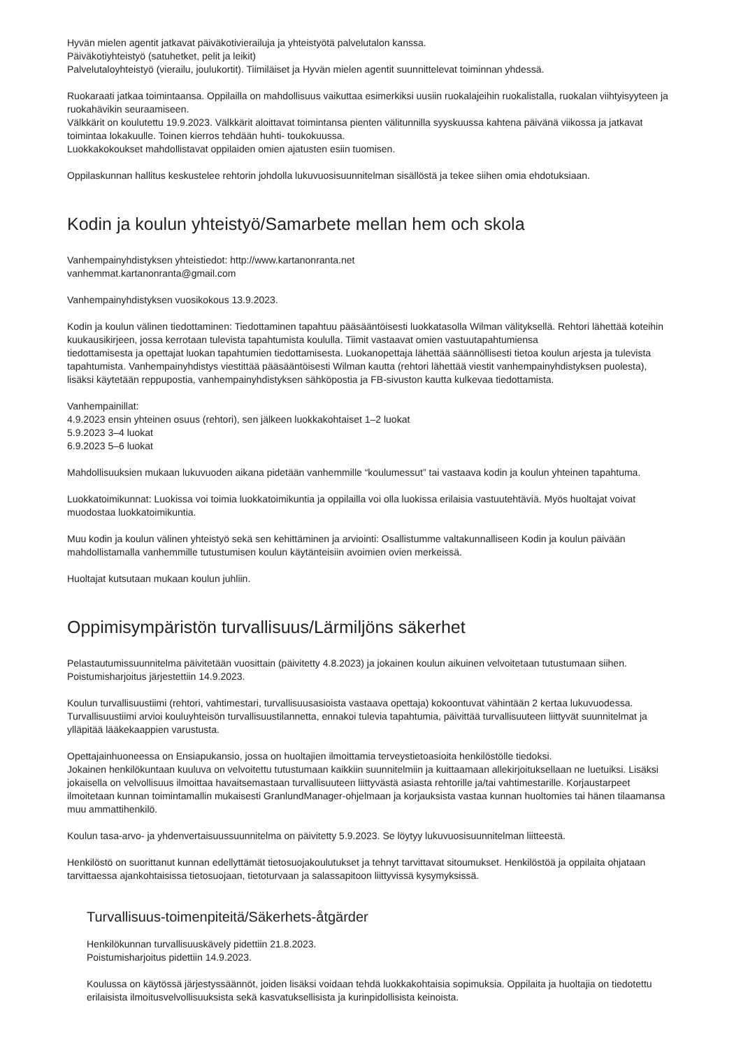Hyvän mielen agentit jatkavat päiväkotivierailuja ja yhteistyötä palvelutalon kanssa.
Päiväkotiyhteistyö (satuhetket, pelit ja leikit)
Palvelutaloyhteistyö (vierailu, joulukortit). Tiimiläiset ja Hyvän mielen agentit suunnittelevat toiminnan yhdessä.
Ruokaraati jatkaa toimintaansa. Oppilailla on mahdollisuus vaikuttaa esimerkiksi uusiin ruokalajeihin ruokalistalla, ruokalan viihtyisyyteen ja ruokahävikin seuraamiseen.
Välkkärit on koulutettu 19.9.2023. Välkkärit aloittavat toimintansa pienten välitunnilla syyskuussa kahtena päivänä viikossa ja jatkavat toimintaa lokakuulle. Toinen kierros tehdään huhti- toukokuussa.
Luokkakokoukset mahdollistavat oppilaiden omien ajatusten esiin tuomisen.
Oppilaskunnan hallitus keskustelee rehtorin johdolla lukuvuosisuunnitelman sisällöstä ja tekee siihen omia ehdotuksiaan.
Kodin ja koulun yhteistyö/Samarbete mellan hem och skola
Vanhempainyhdistyksen yhteistiedot: http://www.kartanonranta.net
vanhemmat.kartanonranta@gmail.com
Vanhempainyhdistyksen vuosikokous 13.9.2023.
Kodin ja koulun välinen tiedottaminen: Tiedottaminen tapahtuu pääsääntöisesti luokkatasolla Wilman välityksellä. Rehtori lähettää koteihin kuukausikirjeen, jossa kerrotaan tulevista tapahtumista koululla. Tiimit vastaavat omien vastuutapahtumiensa
tiedottamisesta ja opettajat luokan tapahtumien tiedottamisesta. Luokanopettaja lähettää säännöllisesti tietoa koulun arjesta ja tulevista tapahtumista. Vanhempainyhdistys viestittää pääsääntöisesti Wilman kautta (rehtori lähettää viestit vanhempainyhdistyksen puolesta), lisäksi käytetään reppupostia, vanhempainyhdistyksen sähköpostia ja FB-sivuston kautta kulkevaa tiedottamista.
Vanhempainillat:
4.9.2023 ensin yhteinen osuus (rehtori), sen jälkeen luokkakohtaiset 1–2 luokat
5.9.2023 3–4 luokat
6.9.2023 5–6 luokat
Mahdollisuuksien mukaan lukuvuoden aikana pidetään vanhemmille “koulumessut” tai vastaava kodin ja koulun yhteinen tapahtuma.
Luokkatoimikunnat: Luokissa voi toimia luokkatoimikuntia ja oppilailla voi olla luokissa erilaisia vastuutehtäviä. Myös huoltajat voivat muodostaa luokkatoimikuntia.
Muu kodin ja koulun välinen yhteistyö sekä sen kehittäminen ja arviointi: Osallistumme valtakunnalliseen Kodin ja koulun päivään mahdollistamalla vanhemmille tutustumisen koulun käytänteisiin avoimien ovien merkeissä.
Huoltajat kutsutaan mukaan koulun juhliin.
Oppimisympäristön turvallisuus/Lärmiljöns säkerhet
Pelastautumissuunnitelma päivitetään vuosittain (päivitetty 4.8.2023) ja jokainen koulun aikuinen velvoitetaan tutustumaan siihen. Poistumisharjoitus järjestettiin 14.9.2023.
Koulun turvallisuustiimi (rehtori, vahtimestari, turvallisuusasioista vastaava opettaja) kokoontuvat vähintään 2 kertaa lukuvuodessa. Turvallisuustiimi arvioi kouluyhteisön turvallisuustilannetta, ennakoi tulevia tapahtumia, päivittää turvallisuuteen liittyvät suunnitelmat ja ylläpitää lääkekaappien varustusta.
Opettajainhuoneessa on Ensiapukansio, jossa on huoltajien ilmoittamia terveystietoasioita henkilöstölle tiedoksi.
Jokainen henkilökuntaan kuuluva on velvoitettu tutustumaan kaikkiin suunnitelmiin ja kuittaamaan allekirjoituksellaan ne luetuiksi. Lisäksi jokaisella on velvollisuus ilmoittaa havaitsemastaan turvallisuuteen liittyvästä asiasta rehtorille ja/tai vahtimestarille. Korjaustarpeet ilmoitetaan kunnan toimintamallin mukaisesti GranlundManager-ohjelmaan ja korjauksista vastaa kunnan huoltomies tai hänen tilaamansa muu ammattihenkilö.
Koulun tasa-arvo- ja yhdenvertaisuussuunnitelma on päivitetty 5.9.2023. Se löytyy lukuvuosisuunnitelman liitteestä.
Henkilöstö on suorittanut kunnan edellyttämät tietosuojakoulutukset ja tehnyt tarvittavat sitoumukset. Henkilöstöä ja oppilaita ohjataan tarvittaessa ajankohtaisissa tietosuojaan, tietoturvaan ja salassapitoon liittyvissä kysymyksissä.
Turvallisuus-toimenpiteitä/Säkerhets-åtgärder
Henkilökunnan turvallisuuskävely pidettiin 21.8.2023.
Poistumisharjoitus pidettiin 14.9.2023.
Koulussa on käytössä järjestyssäännöt, joiden lisäksi voidaan tehdä luokkakohtaisia sopimuksia. Oppilaita ja huoltajia on tiedotettu erilaisista ilmoitusvelvollisuuksista sekä kasvatuksellisista ja kurinpidollisista keinoista.